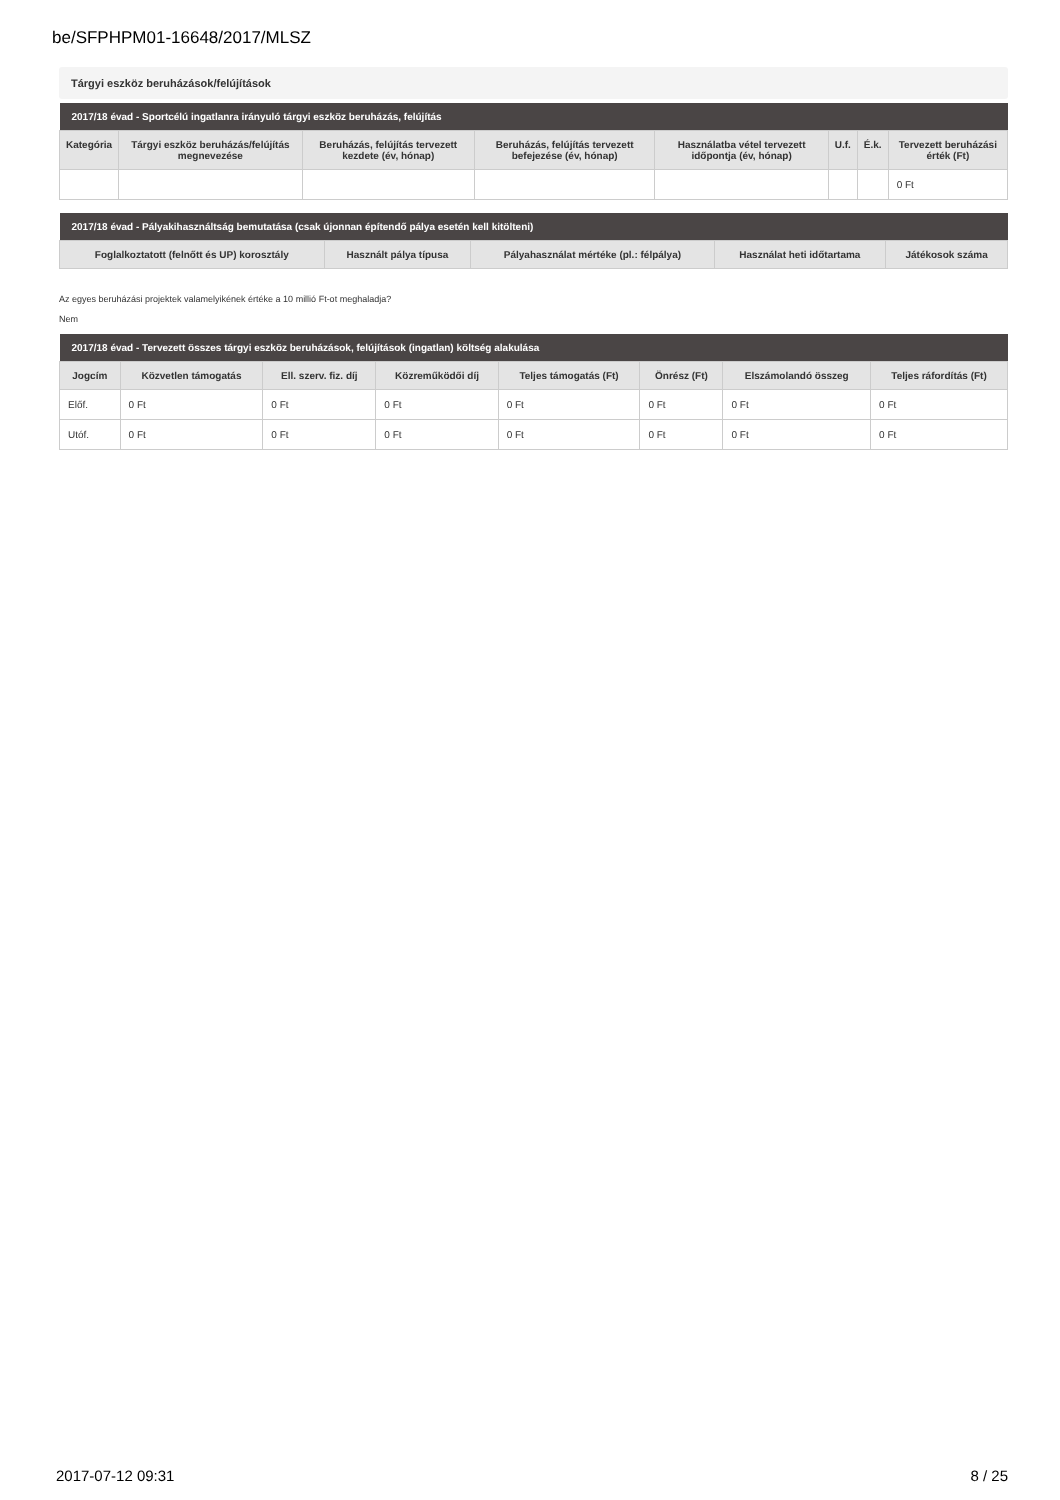be/SFPHPM01-16648/2017/MLSZ
Tárgyi eszköz beruházások/felújítások
| 2017/18 évad - Sportcélú ingatlanra irányuló tárgyi eszköz beruházás, felújítás | | | | | | | |
| --- | --- | --- | --- | --- | --- | --- | --- |
| Kategória | Tárgyi eszköz beruházás/felújítás megnevezése | Beruházás, felújítás tervezett kezdete (év, hónap) | Beruházás, felújítás tervezett befejezése (év, hónap) | Használatba vétel tervezett időpontja (év, hónap) | U.f. | É.k. | Tervezett beruházási érték (Ft) |
| | | | | | | | 0 Ft |
| 2017/18 évad - Pályakihasználtság bemutatása (csak újonnan építendő pálya esetén kell kitölteni) | | | | |
| --- | --- | --- | --- | --- |
| Foglalkoztatott (felnőtt és UP) korosztály | Használt pálya típusa | Pályahasználat mértéke (pl.: félpálya) | Használat heti időtartama | Játékosok száma |
Az egyes beruházási projektek valamelyikének értéke a 10 millió Ft-ot meghaladja?
Nem
| 2017/18 évad - Tervezett összes tárgyi eszköz beruházások, felújítások (ingatlan) költség alakulása | | | | | | | |
| --- | --- | --- | --- | --- | --- | --- | --- |
| Jogcím | Közvetlen támogatás | Ell. szerv. fiz. díj | Közreműködői díj | Teljes támogatás (Ft) | Önrész (Ft) | Elszámolandó összeg | Teljes ráfordítás (Ft) |
| Előf. | 0 Ft | 0 Ft | 0 Ft | 0 Ft | 0 Ft | 0 Ft | 0 Ft |
| Utóf. | 0 Ft | 0 Ft | 0 Ft | 0 Ft | 0 Ft | 0 Ft | 0 Ft |
2017-07-12 09:31 8 / 25